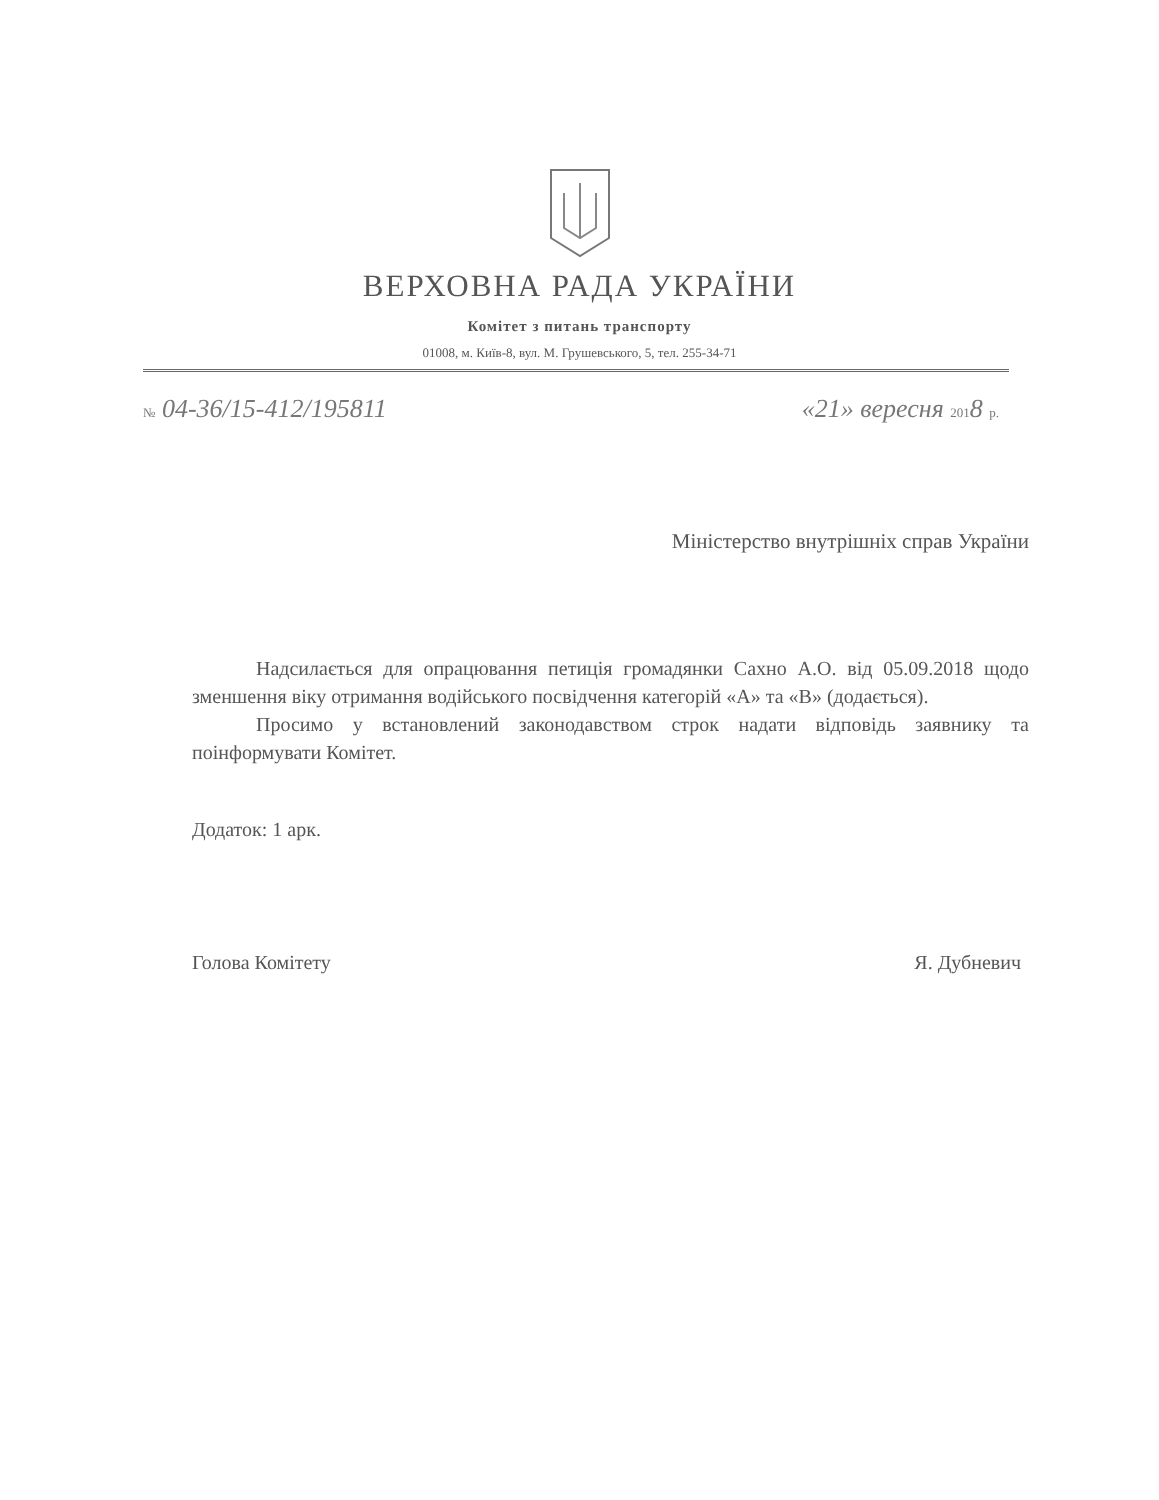ВЕРХОВНА РАДА УКРАЇНИ
Комітет з питань транспорту
01008, м. Київ-8, вул. М. Грушевського, 5, тел. 255-34-71
№ 04-36/15-412/195811 «21» вересня 2018 р.
Міністерство внутрішніх справ України
Надсилається для опрацювання петиція громадянки Сахно А.О. від 05.09.2018 щодо зменшення віку отримання водійського посвідчення категорій «А» та «В» (додається).
Просимо у встановлений законодавством строк надати відповідь заявнику та поінформувати Комітет.
Додаток: 1 арк.
Голова Комітету Я. Дубневич